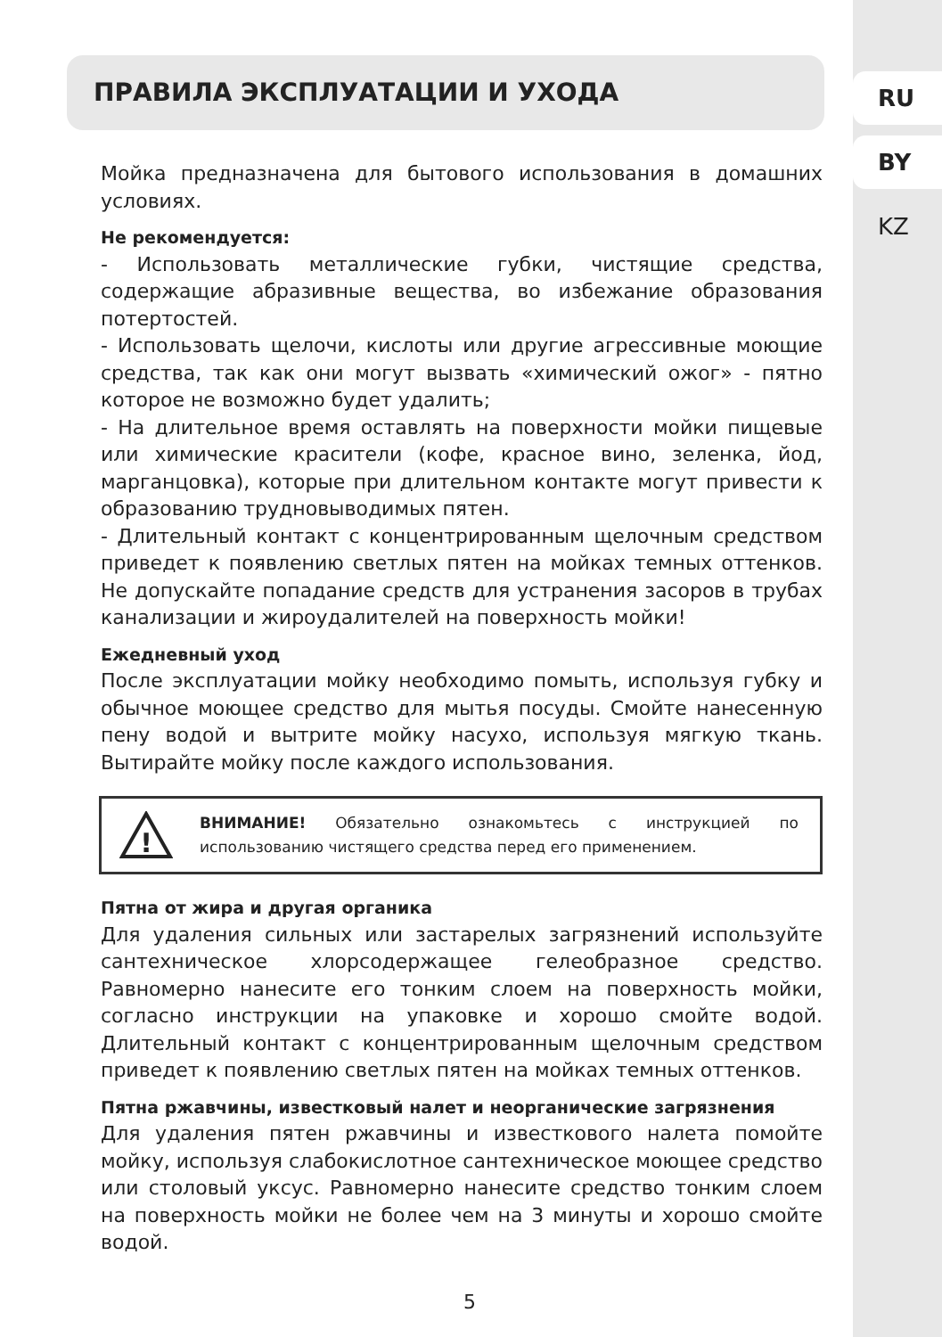RU
BY
KZ
ПРАВИЛА ЭКСПЛУАТАЦИИ И УХОДА
Мойка предназначена для бытового использования в домашних условиях.
Не рекомендуется:
- Использовать металлические губки, чистящие средства, содержащие абразивные вещества, во избежание образования потертостей.
- Использовать щелочи, кислоты или другие агрессивные моющие средства, так как они могут вызвать «химический ожог» - пятно которое не возможно будет удалить;
- На длительное время оставлять на поверхности мойки пищевые или химические красители (кофе, красное вино, зеленка, йод, марганцовка), которые при длительном контакте могут привести к образованию трудновыводимых пятен.
- Длительный контакт с концентрированным щелочным средством приведет к появлению светлых пятен на мойках темных оттенков. Не допускайте попадание средств для устранения засоров в трубах канализации и жироудалителей на поверхность мойки!
Ежедневный уход
После эксплуатации мойку необходимо помыть, используя губку и обычное моющее средство для мытья посуды. Смойте нанесенную пену водой и вытрите мойку насухо, используя мягкую ткань. Вытирайте мойку после каждого использования.
!
ВНИМАНИЕ! Обязательно ознакомьтесь с инструкцией по использованию чистящего средства перед его применением.
Пятна от жира и другая органика
Для удаления сильных или застарелых загрязнений используйте сантехническое хлорсодержащее гелеобразное средство. Равномерно нанесите его тонким слоем на поверхность мойки, согласно инструкции на упаковке и хорошо смойте водой. Длительный контакт с концентрированным щелочным средством приведет к появлению светлых пятен на мойках темных оттенков.
Пятна ржавчины, известковый налет и неорганические загрязнения
Для удаления пятен ржавчины и известкового налета помойте мойку, используя слабокислотное сантехническое моющее средство или столовый уксус. Равномерно нанесите средство тонким слоем на поверхность мойки не более чем на 3 минуты и хорошо смойте водой.
5